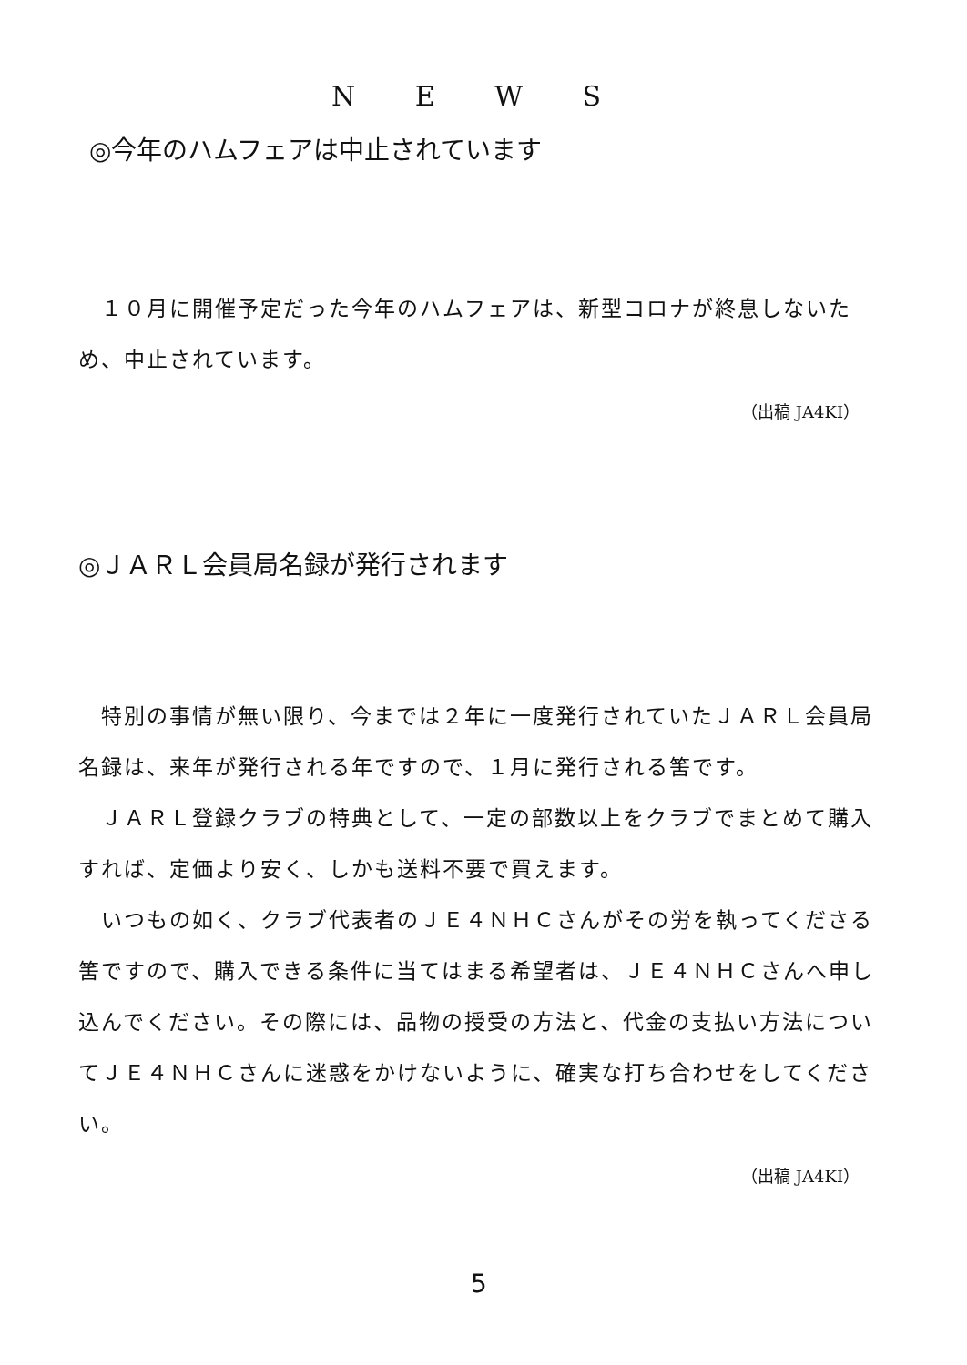N E W S
◎今年のハムフェアは中止されています
　１０月に開催予定だった今年のハムフェアは、新型コロナが終息しないため、中止されています。
（出稿 JA4KI）
◎ＪＡＲＬ会員局名録が発行されます
　特別の事情が無い限り、今までは２年に一度発行されていたＪＡＲＬ会員局名録は、来年が発行される年ですので、１月に発行される筈です。
　ＪＡＲＬ登録クラブの特典として、一定の部数以上をクラブでまとめて購入すれば、定価より安く、しかも送料不要で買えます。
　いつもの如く、クラブ代表者のＪＥ４ＮＨＣさんがその労を執ってくださる筈ですので、購入できる条件に当てはまる希望者は、ＪＥ４ＮＨＣさんへ申し込んでください。その際には、品物の授受の方法と、代金の支払い方法についてＪＥ４ＮＨＣさんに迷惑をかけないように、確実な打ち合わせをしてください。
（出稿 JA4KI）
5